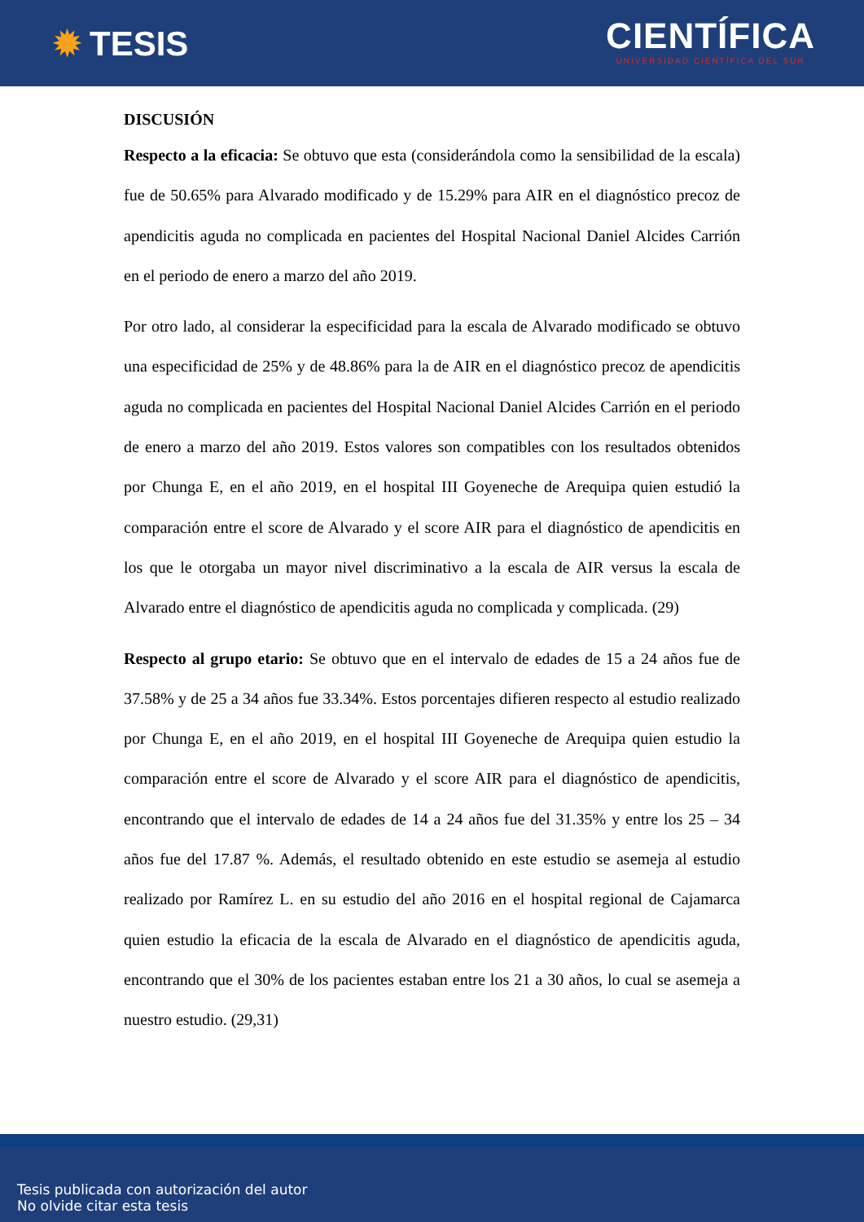✹ TESIS
CIENTÍFICA
UNIVERSIDAD CIENTÍFICA DEL SUR
DISCUSIÓN
Respecto a la eficacia: Se obtuvo que esta (considerándola como la sensibilidad de la escala) fue de 50.65% para Alvarado modificado y de 15.29% para AIR en el diagnóstico precoz de apendicitis aguda no complicada en pacientes del Hospital Nacional Daniel Alcides Carrión en el periodo de enero a marzo del año 2019.
Por otro lado, al considerar la especificidad para la escala de Alvarado modificado se obtuvo una especificidad de 25% y de 48.86% para la de AIR en el diagnóstico precoz de apendicitis aguda no complicada en pacientes del Hospital Nacional Daniel Alcides Carrión en el periodo de enero a marzo del año 2019. Estos valores son compatibles con los resultados obtenidos por Chunga E, en el año 2019, en el hospital III Goyeneche de Arequipa quien estudió la comparación entre el score de Alvarado y el score AIR para el diagnóstico de apendicitis en los que le otorgaba un mayor nivel discriminativo a la escala de AIR versus la escala de Alvarado entre el diagnóstico de apendicitis aguda no complicada y complicada. (29)
Respecto al grupo etario: Se obtuvo que en el intervalo de edades de 15 a 24 años fue de 37.58% y de 25 a 34 años fue 33.34%. Estos porcentajes difieren respecto al estudio realizado por Chunga E, en el año 2019, en el hospital III Goyeneche de Arequipa quien estudio la comparación entre el score de Alvarado y el score AIR para el diagnóstico de apendicitis, encontrando que el intervalo de edades de 14 a 24 años fue del 31.35% y entre los 25 – 34 años fue del 17.87 %. Además, el resultado obtenido en este estudio se asemeja al estudio realizado por Ramírez L. en su estudio del año 2016 en el hospital regional de Cajamarca quien estudio la eficacia de la escala de Alvarado en el diagnóstico de apendicitis aguda, encontrando que el 30% de los pacientes estaban entre los 21 a 30 años, lo cual se asemeja a nuestro estudio. (29,31)
Tesis publicada con autorización del autor
No olvide citar esta tesis